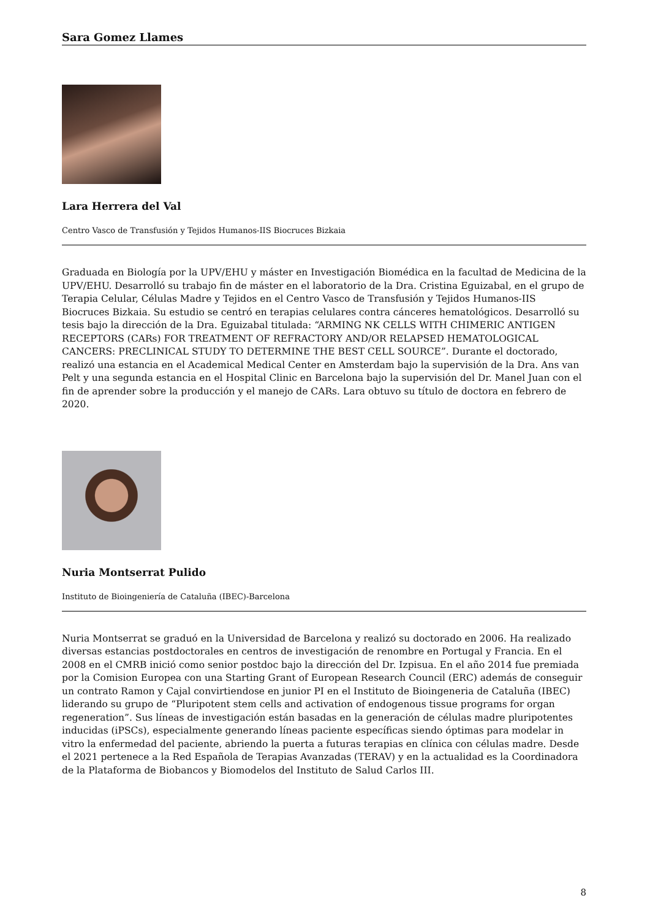Sara Gomez Llames
Lara Herrera del Val
Centro Vasco de Transfusión y Tejidos Humanos-IIS Biocruces Bizkaia
Graduada en Biología por la UPV/EHU y máster en Investigación Biomédica en la facultad de Medicina de la UPV/EHU. Desarrolló su trabajo fin de máster en el laboratorio de la Dra. Cristina Eguizabal, en el grupo de Terapia Celular, Células Madre y Tejidos en el Centro Vasco de Transfusión y Tejidos Humanos-IIS Biocruces Bizkaia. Su estudio se centró en terapias celulares contra cánceres hematológicos. Desarrolló su tesis bajo la dirección de la Dra. Eguizabal titulada: “ARMING NK CELLS WITH CHIMERIC ANTIGEN RECEPTORS (CARs) FOR TREATMENT OF REFRACTORY AND/OR RELAPSED HEMATOLOGICAL CANCERS: PRECLINICAL STUDY TO DETERMINE THE BEST CELL SOURCE”. Durante el doctorado, realizó una estancia en el Academical Medical Center en Amsterdam bajo la supervisión de la Dra. Ans van Pelt y una segunda estancia en el Hospital Clinic en Barcelona bajo la supervisión del Dr. Manel Juan con el fin de aprender sobre la producción y el manejo de CARs. Lara obtuvo su título de doctora en febrero de 2020.
Nuria Montserrat Pulido
Instituto de Bioingeniería de Cataluña (IBEC)-Barcelona
Nuria Montserrat se graduó en la Universidad de Barcelona y realizó su doctorado en 2006. Ha realizado diversas estancias postdoctorales en centros de investigación de renombre en Portugal y Francia. En el 2008 en el CMRB inició como senior postdoc bajo la dirección del Dr. Izpisua. En el año 2014 fue premiada por la Comision Europea con una Starting Grant of European Research Council (ERC) además de conseguir un contrato Ramon y Cajal convirtiendose en junior PI en el Instituto de Bioingeneria de Cataluña (IBEC) liderando su grupo de “Pluripotent stem cells and activation of endogenous tissue programs for organ regeneration”. Sus líneas de investigación están basadas en la generación de células madre pluripotentes inducidas (iPSCs), especialmente generando líneas paciente específicas siendo óptimas para modelar in vitro la enfermedad del paciente, abriendo la puerta a futuras terapias en clínica con células madre. Desde el 2021 pertenece a la Red Española de Terapias Avanzadas (TERAV) y en la actualidad es la Coordinadora de la Plataforma de Biobancos y Biomodelos del Instituto de Salud Carlos III.
8